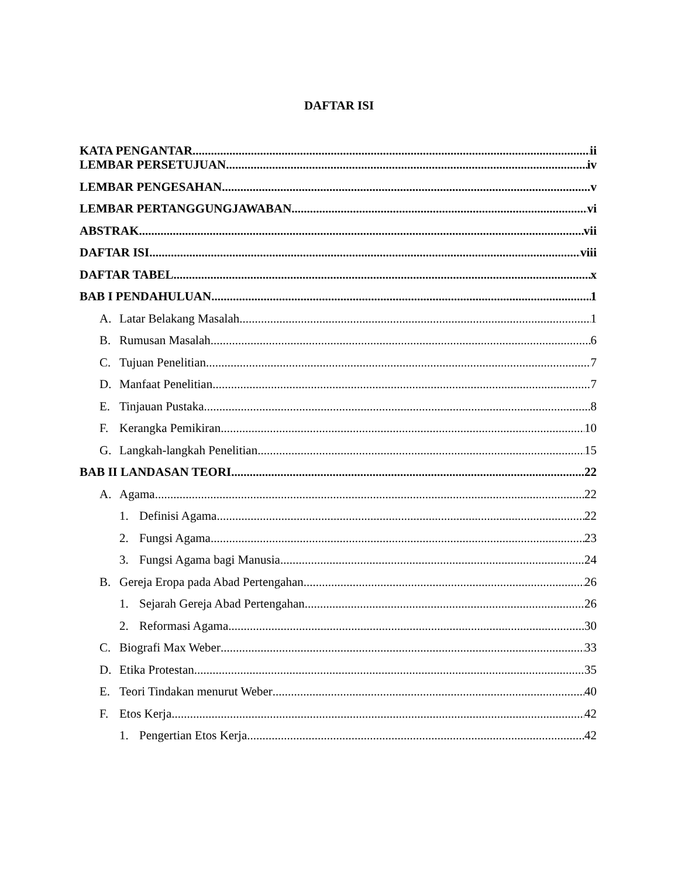DAFTAR ISI
KATA PENGANTAR ii
LEMBAR PERSETUJUAN iv
LEMBAR PENGESAHAN v
LEMBAR PERTANGGUNGJAWABAN vi
ABSTRAK vii
DAFTAR ISI viii
DAFTAR TABEL x
BAB I PENDAHULUAN 1
A. Latar Belakang Masalah 1
B. Rumusan Masalah 6
C. Tujuan Penelitian 7
D. Manfaat Penelitian 7
E. Tinjauan Pustaka 8
F. Kerangka Pemikiran 10
G. Langkah-langkah Penelitian 15
BAB II LANDASAN TEORI 22
A. Agama 22
1. Definisi Agama 22
2. Fungsi Agama 23
3. Fungsi Agama bagi Manusia 24
B. Gereja Eropa pada Abad Pertengahan 26
1. Sejarah Gereja Abad Pertengahan 26
2. Reformasi Agama 30
C. Biografi Max Weber 33
D. Etika Protestan 35
E. Teori Tindakan menurut Weber 40
F. Etos Kerja 42
1. Pengertian Etos Kerja 42